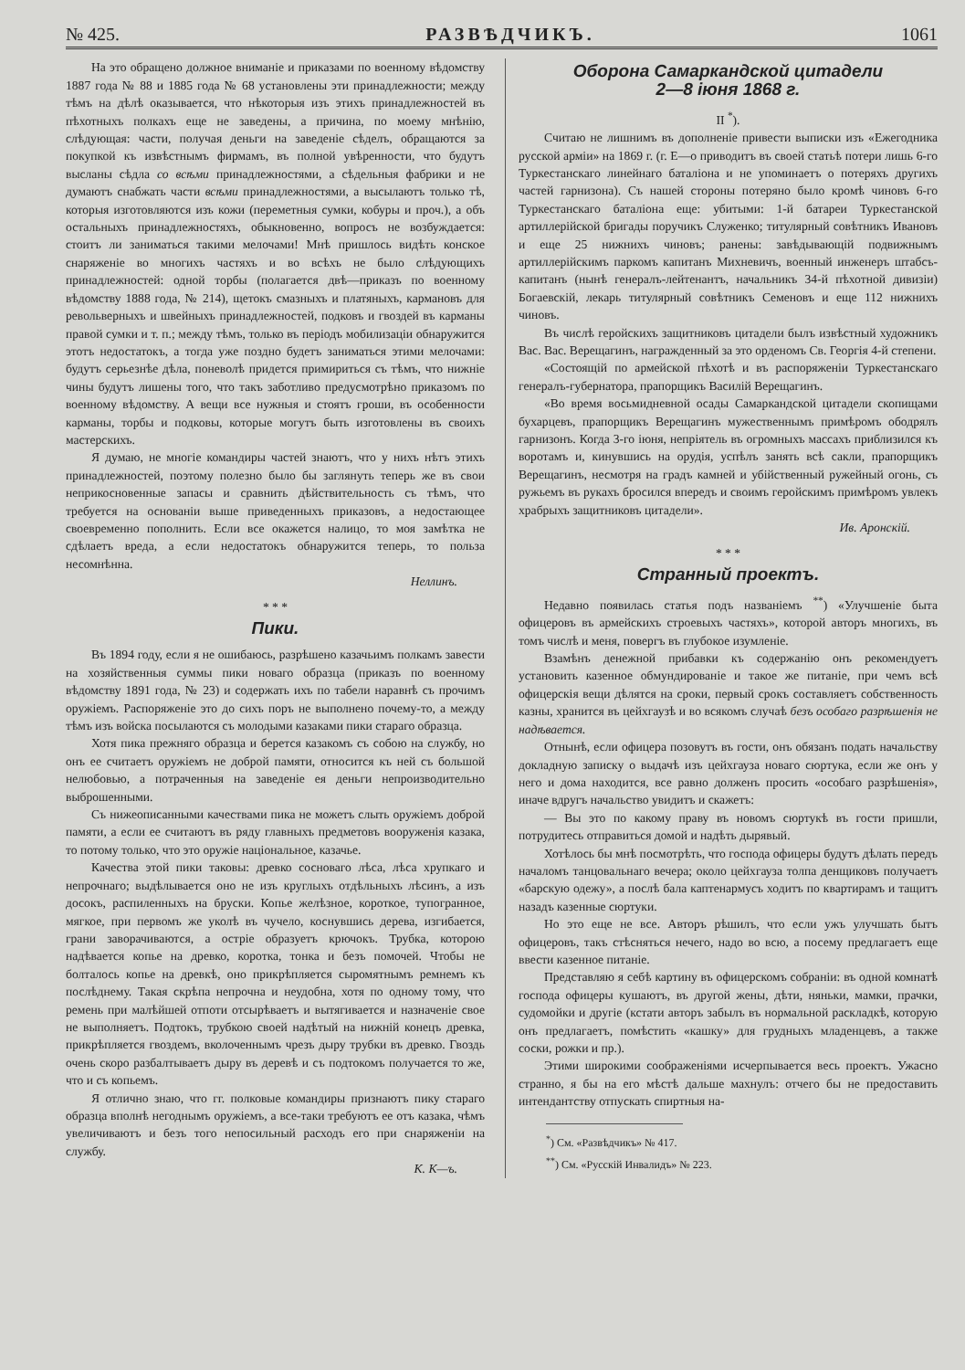№ 425. РАЗВѢДЧИКЪ. 1061
На это обращено должное вниманіе и приказами по военному вѣдомству 1887 года № 88 и 1885 года № 68 установлены эти принадлежности; между тѣмъ на дѣлѣ оказывается, что нѣкоторыя изъ этихъ принадлежностей въ пѣхотныхъ полкахъ еще не заведены, а причина, по моему мнѣнію, слѣдующая: части, получая деньги на заведеніе сѣделъ, обращаются за покупкой къ извѣстнымъ фирмамъ, въ полной увѣренности, что будутъ высланы сѣдла со всѣми принадлежностями, а сѣдельныя фабрики и не думаютъ снабжать части всѣми принадлежностями, а высылаютъ только тѣ, которыя изготовляются изъ кожи (переметныя сумки, кобуры и проч.), а объ остальныхъ принадлежностяхъ, обыкновенно, вопросъ не возбуждается: стоитъ ли заниматься такими мелочами! Мнѣ пришлось видѣть конское снаряженіе во многихъ частяхъ и во всѣхъ не было слѣдующихъ принадлежностей: одной торбы (полагается двѣ—приказъ по военному вѣдомству 1888 года, № 214), щетокъ смазныхъ и платяныхъ, кармановъ для револьверныхъ и швейныхъ принадлежностей, подковъ и гвоздей въ карманы правой сумки и т. п.; между тѣмъ, только въ періодъ мобилизаціи обнаружится этотъ недостатокъ, а тогда уже поздно будетъ заниматься этими мелочами: будутъ серьезнѣе дѣла, поневолѣ придется примириться съ тѣмъ, что нижніе чины будутъ лишены того, что такъ заботливо предусмотрѣно приказомъ по военному вѣдомству. А вещи все нужныя и стоятъ гроши, въ особенности карманы, торбы и подковы, которые могутъ быть изготовлены въ своихъ мастерскихъ.
Я думаю, не многіе командиры частей знаютъ, что у нихъ нѣтъ этихъ принадлежностей, поэтому полезно было бы заглянуть теперь же въ свои неприкосновенные запасы и сравнить дѣйствительность съ тѣмъ, что требуется на основаніи выше приведенныхъ приказовъ, а недостающее своевременно пополнить. Если все окажется налицо, то моя замѣтка не сдѣлаетъ вреда, а если недостатокъ обнаружится теперь, то польза несомнѣнна.
Неллинъ.
* * *
Пики.
Въ 1894 году, если я не ошибаюсь, разрѣшено казачьимъ полкамъ завести на хозяйственныя суммы пики новаго образца (приказъ по военному вѣдомству 1891 года, № 23) и содержать ихъ по табели наравнѣ съ прочимъ оружіемъ. Распоряженіе это до сихъ поръ не выполнено почему-то, а между тѣмъ изъ войска посылаются съ молодыми казаками пики стараго образца.
Хотя пика прежняго образца и берется казакомъ съ собою на службу, но онъ ее считаетъ оружіемъ не доброй памяти, относится къ ней съ большой нелюбовью, а потраченныя на заведеніе ея деньги непроизводительно выброшенными.
Съ нижеописанными качествами пика не можетъ слыть оружіемъ доброй памяти, а если ее считаютъ въ ряду главныхъ предметовъ вооруженія казака, то потому только, что это оружіе національное, казачье.
Качества этой пики таковы: древко сосноваго лѣса, лѣса хрупкаго и непрочнаго; выдѣлывается оно не изъ круглыхъ отдѣльныхъ лѣсинъ, а изъ досокъ, распиленныхъ на бруски. Копье желѣзное, короткое, тупогранное, мягкое, при первомъ же уколѣ въ чучело, коснувшись дерева, изгибается, грани заворачиваются, а остріе образуетъ крючокъ. Трубка, которою надѣвается копье на древко, коротка, тонка и безъ помочей. Чтобы не болталось копье на древкѣ, оно прикрѣпляется сыромятнымъ ремнемъ къ послѣднему. Такая скрѣпа непрочна и неудобна, хотя по одному тому, что ремень при малѣйшей отпоти отсырѣваетъ и вытягивается и назначеніе свое не выполняетъ. Подтокъ, трубкою своей надѣтый на нижній конецъ древка, прикрѣпляется гвоздемъ, вколоченнымъ чрезъ дыру трубки въ древко. Гвоздь очень скоро разбалтываетъ дыру въ деревѣ и съ подтокомъ получается то же, что и съ копьемъ.
Я отлично знаю, что гг. полковые командиры признаютъ пику стараго образца вполнѣ негоднымъ оружіемъ, а все-таки требуютъ ее отъ казака, чѣмъ увеличиваютъ и безъ того непосильный расходъ его при снаряженіи на службу.
К. К—ъ.
Оборона Самаркандской цитадели
2—8 іюня 1868 г.
II <sup>*</sup>).
Считаю не лишнимъ въ дополненіе привести выписки изъ «Ежегодника русской арміи» на 1869 г. (г. Е—о приводитъ въ своей статьѣ потери лишь 6-го Туркестанскаго линейнаго баталіона и не упоминаетъ о потеряхъ другихъ частей гарнизона). Съ нашей стороны потеряно было кромѣ чиновъ 6-го Туркестанскаго баталіона еще: убитыми: 1-й батареи Туркестанской артиллерійской бригады поручикъ Служенко; титулярный совѣтникъ Ивановъ и еще 25 нижнихъ чиновъ; ранены: завѣдывающій подвижнымъ артиллерійскимъ паркомъ капитанъ Михневичъ, военный инженеръ штабсъ-капитанъ (нынѣ генералъ-лейтенантъ, начальникъ 34-й пѣхотной дивизіи) Богаевскій, лекарь титулярный совѣтникъ Семеновъ и еще 112 нижнихъ чиновъ.
Въ числѣ геройскихъ защитниковъ цитадели былъ извѣстный художникъ Вас. Вас. Верещагинъ, награжденный за это орденомъ Св. Георгія 4-й степени.
«Состоящій по армейской пѣхотѣ и въ распоряженіи Туркестанскаго генералъ-губернатора, прапорщикъ Василій Верещагинъ.
«Во время восьмидневной осады Самаркандской цитадели скопищами бухарцевъ, прапорщикъ Верещагинъ мужественнымъ примѣромъ ободрялъ гарнизонъ. Когда 3-го іюня, непріятель въ огромныхъ массахъ приблизился къ воротамъ и, кинувшись на орудія, успѣлъ занять всѣ сакли, прапорщикъ Верещагинъ, несмотря на градъ камней и убійственный ружейный огонь, съ ружьемъ въ рукахъ бросился впередъ и своимъ геройскимъ примѣромъ увлекъ храбрыхъ защитниковъ цитадели».
Ив. Аронскій.
* * *
Странный проектъ.
Недавно появилась статья подъ названіемъ <sup>**</sup>) «Улучшеніе быта офицеровъ въ армейскихъ строевыхъ частяхъ», которой авторъ многихъ, въ томъ числѣ и меня, повергъ въ глубокое изумленіе.
Взамѣнъ денежной прибавки къ содержанію онъ рекомендуетъ установить казенное обмундированіе и такое же питаніе, при чемъ всѣ офицерскія вещи дѣлятся на сроки, первый срокъ составляетъ собственность казны, хранится въ цейхгаузѣ и во всякомъ случаѣ безъ особаго разрѣшенія не надѣвается.
Отнынѣ, если офицера позовутъ въ гости, онъ обязанъ подать начальству докладную записку о выдачѣ изъ цейхгауза новаго сюртука, если же онъ у него и дома находится, все равно долженъ просить «особаго разрѣшенія», иначе вдругъ начальство увидитъ и скажетъ:
— Вы это по какому праву въ новомъ сюртукѣ въ гости пришли, потрудитесь отправиться домой и надѣть дырявый.
Хотѣлось бы мнѣ посмотрѣть, что господа офицеры будутъ дѣлать передъ началомъ танцовальнаго вечера; около цейхгауза толпа денщиковъ получаетъ «барскую одежу», а послѣ бала каптенармусъ ходитъ по квартирамъ и тащитъ назадъ казенные сюртуки.
Но это еще не все. Авторъ рѣшилъ, что если ужъ улучшать бытъ офицеровъ, такъ стѣсняться нечего, надо во всю, а посему предлагаетъ еще ввести казенное питаніе.
Представляю я себѣ картину въ офицерскомъ собраніи: въ одной комнатѣ господа офицеры кушаютъ, въ другой жены, дѣти, няньки, мамки, прачки, судомойки и другіе (кстати авторъ забылъ въ нормальной раскладкѣ, которую онъ предлагаетъ, помѣстить «кашку» для грудныхъ младенцевъ, а также соски, рожки и пр.).
Этими широкими соображеніями исчерпывается весь проектъ. Ужасно странно, я бы на его мѣстѣ дальше махнулъ: отчего бы не предоставить интендантству отпускать спиртныя на-
<sup>*</sup>) См. «Развѣдчикъ» № 417.
<sup>**</sup>) См. «Русскій Инвалидъ» № 223.